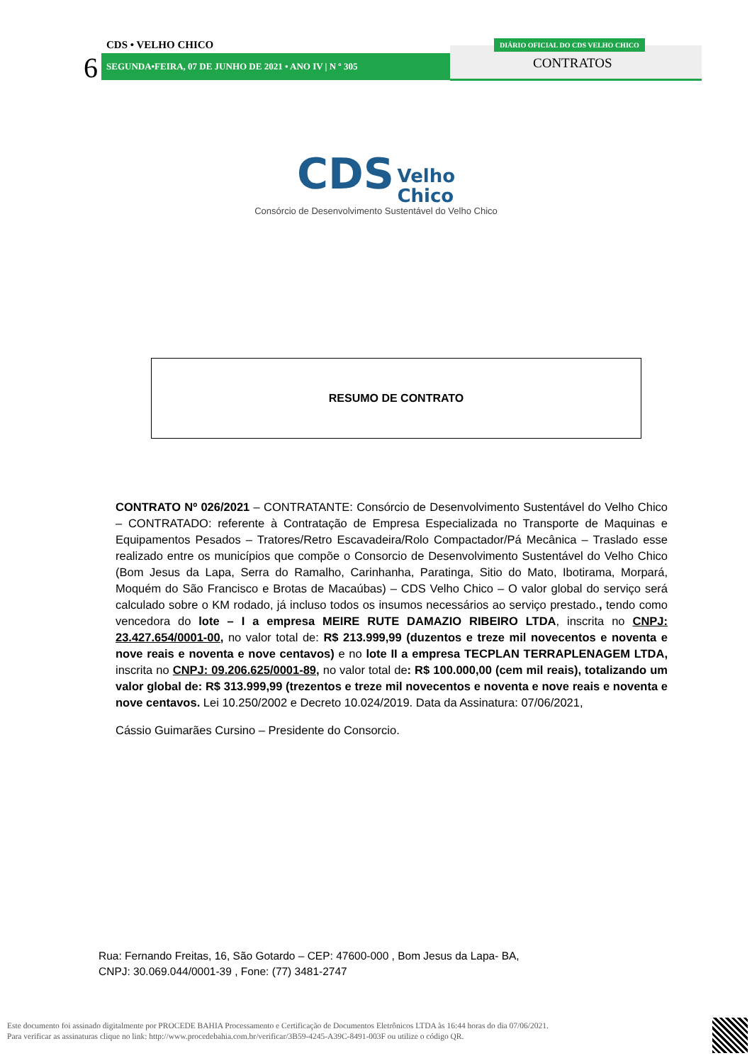CDS • VELHO CHICO
6 SEGUNDA•FEIRA, 07 DE JUNHO DE 2021 • ANO IV | N º 305
DIÁRIO OFICIAL DO CDS VELHO CHICO
CONTRATOS
CDS Velho
Chico
Consórcio de Desenvolvimento Sustentável do Velho Chico
RESUMO DE CONTRATO
CONTRATO Nº 026/2021 – CONTRATANTE: Consórcio de Desenvolvimento Sustentável do Velho Chico – CONTRATADO: referente à Contratação de Empresa Especializada no Transporte de Maquinas e Equipamentos Pesados – Tratores/Retro Escavadeira/Rolo Compactador/Pá Mecânica – Traslado esse realizado entre os municípios que compõe o Consorcio de Desenvolvimento Sustentável do Velho Chico (Bom Jesus da Lapa, Serra do Ramalho, Carinhanha, Paratinga, Sitio do Mato, Ibotirama, Morpará, Moquém do São Francisco e Brotas de Macaúbas) – CDS Velho Chico – O valor global do serviço será calculado sobre o KM rodado, já incluso todos os insumos necessários ao serviço prestado., tendo como vencedora do lote – I a empresa MEIRE RUTE DAMAZIO RIBEIRO LTDA, inscrita no CNPJ: 23.427.654/0001-00, no valor total de: R$ 213.999,99 (duzentos e treze mil novecentos e noventa e nove reais e noventa e nove centavos) e no lote II a empresa TECPLAN TERRAPLENAGEM LTDA, inscrita no CNPJ: 09.206.625/0001-89, no valor total de: R$ 100.000,00 (cem mil reais), totalizando um valor global de: R$ 313.999,99 (trezentos e treze mil novecentos e noventa e nove reais e noventa e nove centavos. Lei 10.250/2002 e Decreto 10.024/2019. Data da Assinatura: 07/06/2021,
Cássio Guimarães Cursino – Presidente do Consorcio.
Rua: Fernando Freitas, 16, São Gotardo – CEP: 47600-000 , Bom Jesus da Lapa- BA,
CNPJ: 30.069.044/0001-39 , Fone: (77) 3481-2747
Este documento foi assinado digitalmente por PROCEDE BAHIA Processamento e Certificação de Documentos Eletrônicos LTDA às 16:44 horas do dia 07/06/2021.
Para verificar as assinaturas clique no link: http://www.procedebahia.com.br/verificar/3B59-4245-A39C-8491-003F ou utilize o código QR.